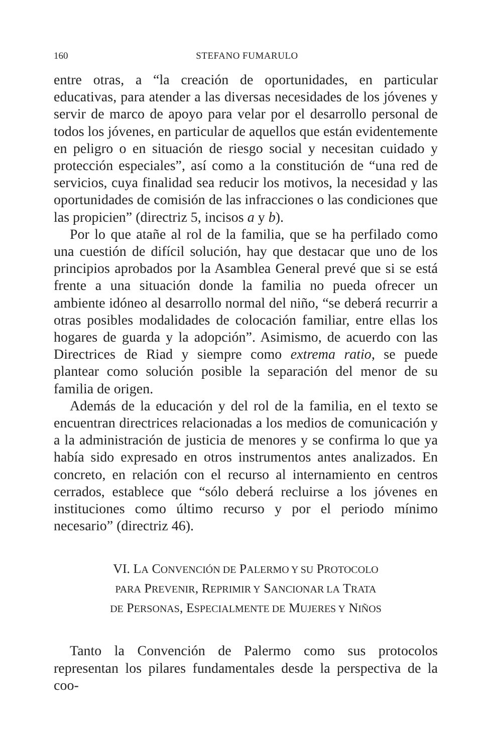160 STEFANO FUMARULO
entre otras, a “la creación de oportunidades, en particular educativas, para atender a las diversas necesidades de los jóvenes y servir de marco de apoyo para velar por el desarrollo personal de todos los jóvenes, en particular de aquellos que están evidentemente en peligro o en situación de riesgo social y necesitan cuidado y protección especiales”, así como a la constitución de “una red de servicios, cuya finalidad sea reducir los motivos, la necesidad y las oportunidades de comisión de las infracciones o las condiciones que las propicien” (directriz 5, incisos a y b).
Por lo que atañe al rol de la familia, que se ha perfilado como una cuestión de difícil solución, hay que destacar que uno de los principios aprobados por la Asamblea General prevé que si se está frente a una situación donde la familia no pueda ofrecer un ambiente idóneo al desarrollo normal del niño, “se deberá recurrir a otras posibles modalidades de colocación familiar, entre ellas los hogares de guarda y la adopción”. Asimismo, de acuerdo con las Directrices de Riad y siempre como extrema ratio, se puede plantear como solución posible la separación del menor de su familia de origen.
Además de la educación y del rol de la familia, en el texto se encuentran directrices relacionadas a los medios de comunicación y a la administración de justicia de menores y se confirma lo que ya había sido expresado en otros instrumentos antes analizados. En concreto, en relación con el recurso al internamiento en centros cerrados, establece que “sólo deberá recluirse a los jóvenes en instituciones como último recurso y por el periodo mínimo necesario” (directriz 46).
VI. LA CONVENCIÓN DE PALERMO Y SU PROTOCOLO
PARA PREVENIR, REPRIMIR Y SANCIONAR LA TRATA
DE PERSONAS, ESPECIALMENTE DE MUJERES Y NIÑOS
Tanto la Convención de Palermo como sus protocolos representan los pilares fundamentales desde la perspectiva de la coo-